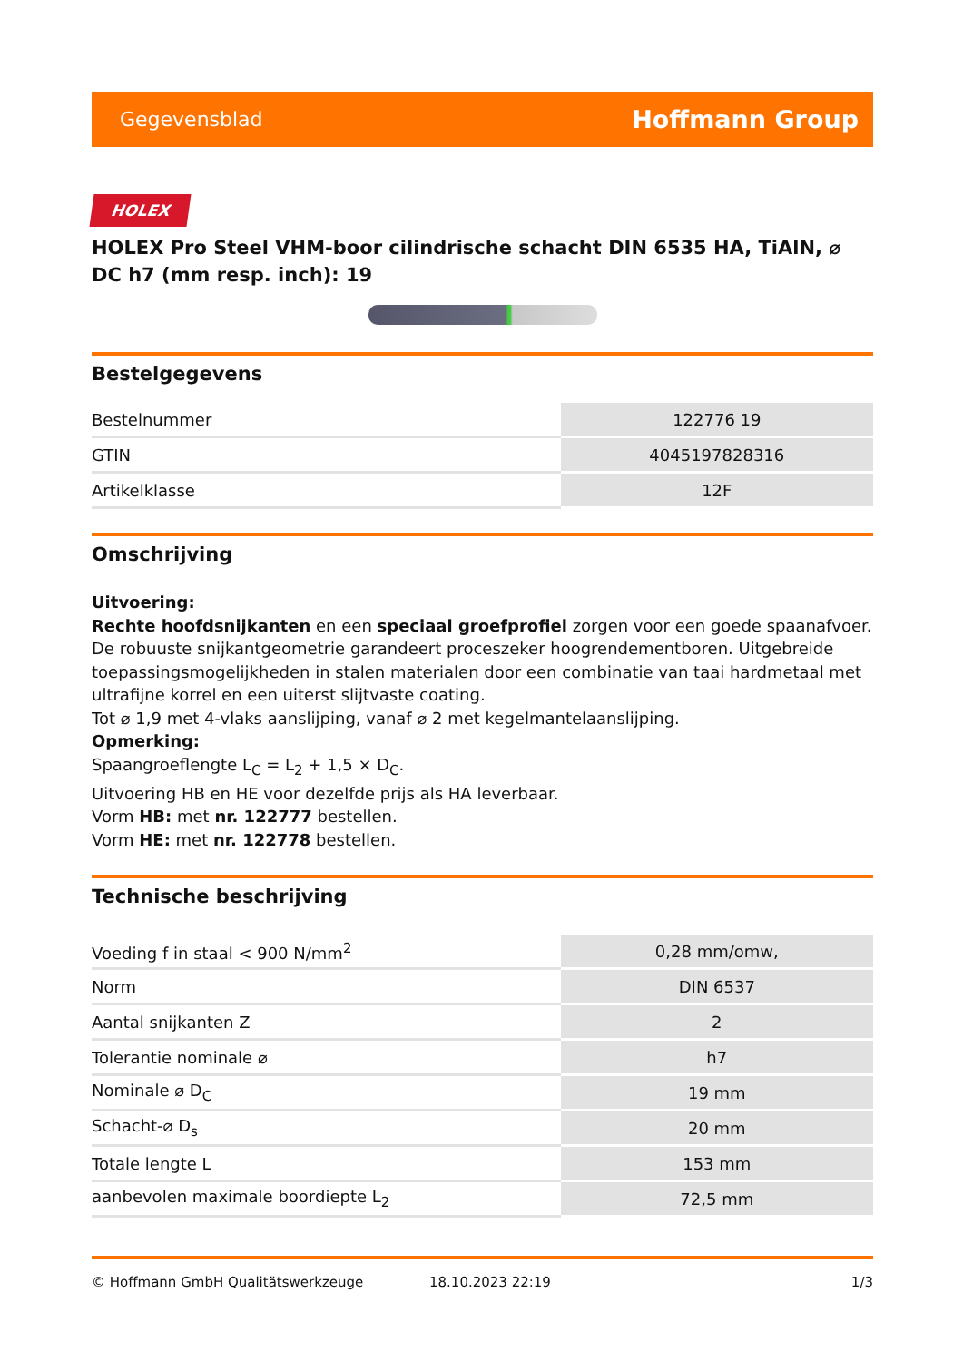Gegevensblad Hoffmann Group
HOLEX
HOLEX Pro Steel VHM-boor cilindrische schacht DIN 6535 HA, TiAlN, ⌀ DC h7 (mm resp. inch): 19
Bestelgegevens
| Bestelnummer | 122776 19 |
| GTIN | 4045197828316 |
| Artikelklasse | 12F |
Omschrijving
Uitvoering:
Rechte hoofdsnijkanten en een speciaal groefprofiel zorgen voor een goede spaanafvoer. De robuuste snijkantgeometrie garandeert proceszeker hoogrendementboren. Uitgebreide toepassingsmogelijkheden in stalen materialen door een combinatie van taai hardmetaal met ultrafijne korrel en een uiterst slijtvaste coating.
Tot ⌀ 1,9 met 4-vlaks aanslijping, vanaf ⌀ 2 met kegelmantelaanslijping.
Opmerking:
Spaangroeflengte L<sub>C</sub> = L<sub>2</sub> + 1,5 × D<sub>C</sub>.
Uitvoering HB en HE voor dezelfde prijs als HA leverbaar.
Vorm HB: met nr. 122777 bestellen.
Vorm HE: met nr. 122778 bestellen.
Technische beschrijving
| Voeding f in staal < 900 N/mm<sup>2</sup> | 0,28 mm/omw, |
| Norm | DIN 6537 |
| Aantal snijkanten Z | 2 |
| Tolerantie nominale ⌀ | h7 |
| Nominale ⌀ D<sub>C</sub> | 19 mm |
| Schacht-⌀ D<sub>s</sub> | 20 mm |
| Totale lengte L | 153 mm |
| aanbevolen maximale boordiepte L<sub>2</sub> | 72,5 mm |
© Hoffmann GmbH Qualitätswerkzeuge 18.10.2023 22:19 1/3